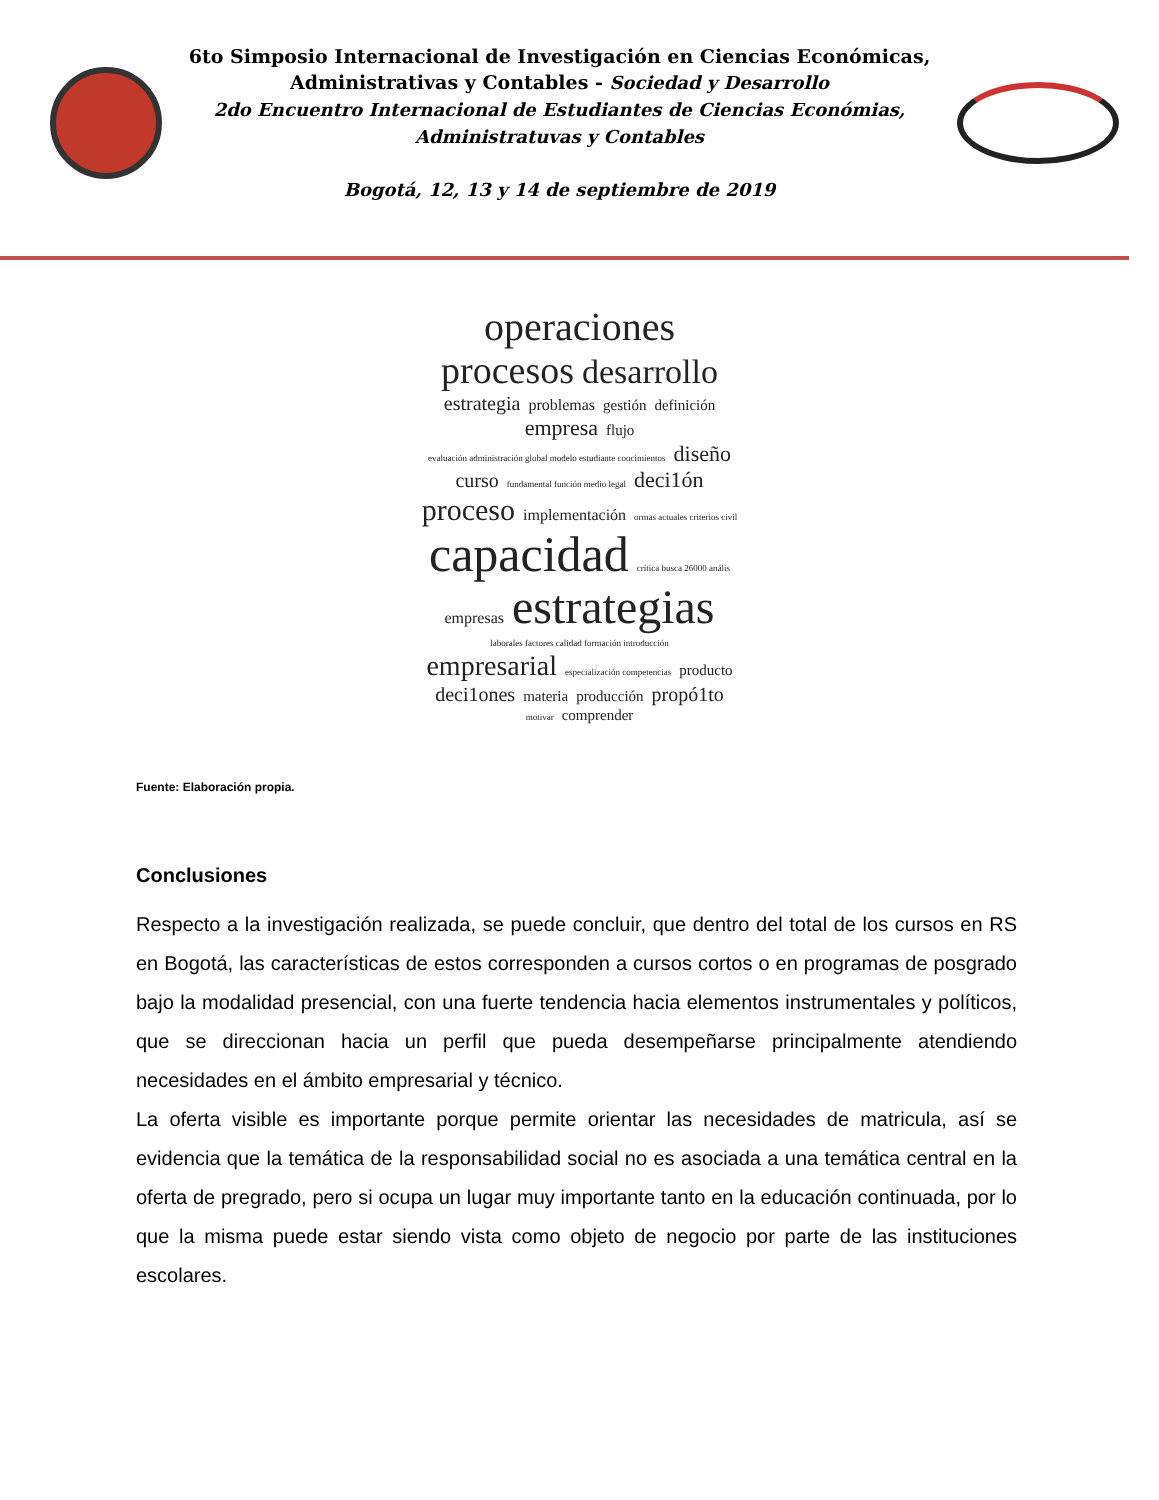6to Simposio Internacional de Investigación en Ciencias Económicas,
Administrativas y Contables - Sociedad y Desarrollo
2do Encuentro Internacional de Estudiantes de Ciencias Económias,
Administratuvas y Contables
Bogotá, 12, 13 y 14 de septiembre de 2019
operaciones procesos desarrollo estrategia problemas gestión definición empresa flujo evaluación administración global modelo estudiante coocimientos diseño curso fundamental función medio legal deci1ón proceso implementación ormas actuales criterios civil capacidad crítica busca 26000 anális empresas estrategias laborales factores calidad formación introducción empresarial especialización competencias producto deci1ones materia producción propó1to motivar comprender
Fuente: Elaboración propia.
Conclusiones
Respecto a la investigación realizada, se puede concluir, que dentro del total de los cursos en RS en Bogotá, las características de estos corresponden a cursos cortos o en programas de posgrado bajo la modalidad presencial, con una fuerte tendencia hacia elementos instrumentales y políticos, que se direccionan hacia un perfil que pueda desempeñarse principalmente atendiendo necesidades en el ámbito empresarial y técnico.
La oferta visible es importante porque permite orientar las necesidades de matricula, así se evidencia que la temática de la responsabilidad social no es asociada a una temática central en la oferta de pregrado, pero si ocupa un lugar muy importante tanto en la educación continuada, por lo que la misma puede estar siendo vista como objeto de negocio por parte de las instituciones escolares.